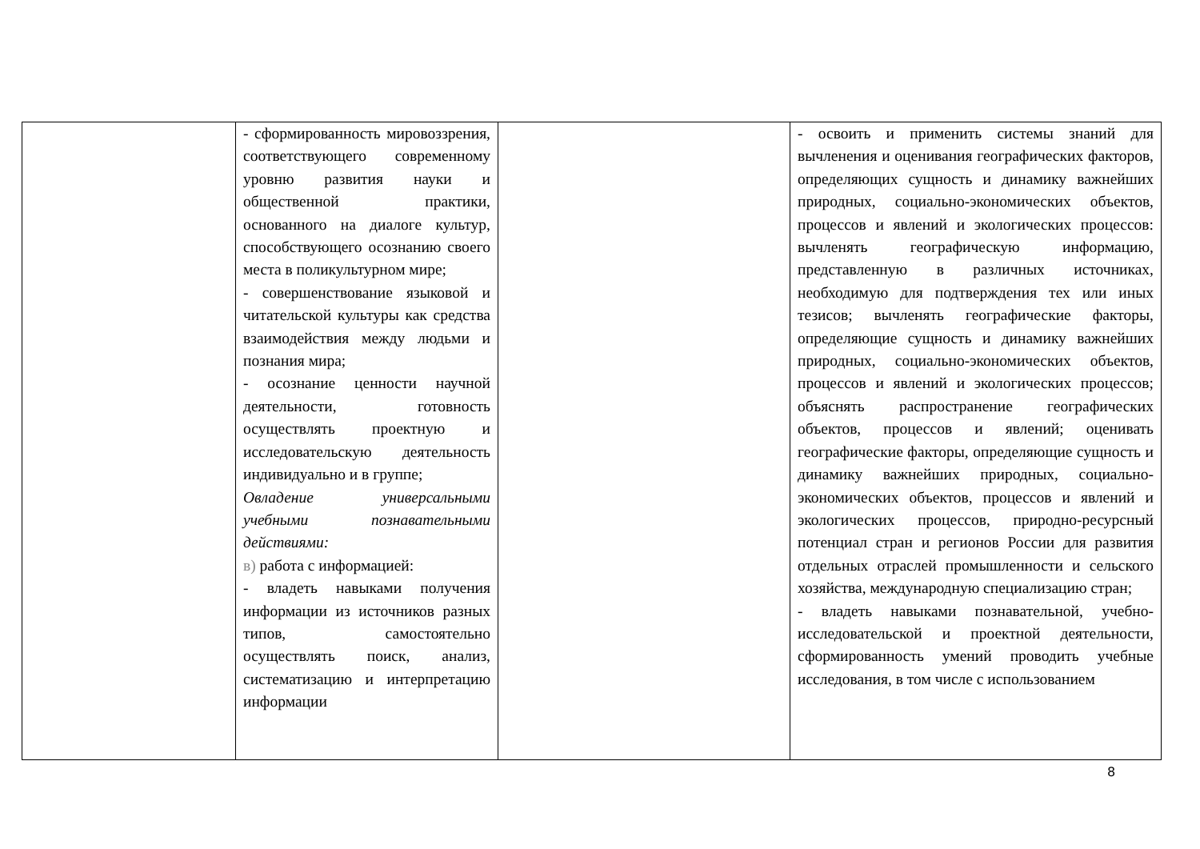| | - сформированность мировоззрения, соответствующего современному уровню развития науки и общественной практики, основанного на диалоге культур, способствующего осознанию своего места в поликультурном мире; - совершенствование языковой и читательской культуры как средства взаимодействия между людьми и познания мира; - осознание ценности научной деятельности, готовность осуществлять проектную и исследовательскую деятельность индивидуально и в группе; Овладение универсальными учебными познавательными действиями: в) работа с информацией: - владеть навыками получения информации из источников разных типов, самостоятельно осуществлять поиск, анализ, систематизацию и интерпретацию информации | | - освоить и применить системы знаний для вычленения и оценивания географических факторов, определяющих сущность и динамику важнейших природных, социально-экономических объектов, процессов и явлений и экологических процессов: вычленять географическую информацию, представленную в различных источниках, необходимую для подтверждения тех или иных тезисов; вычленять географические факторы, определяющие сущность и динамику важнейших природных, социально-экономических объектов, процессов и явлений и экологических процессов; объяснять распространение географических объектов, процессов и явлений; оценивать географические факторы, определяющие сущность и динамику важнейших природных, социально-экономических объектов, процессов и явлений и экологических процессов, природно-ресурсный потенциал стран и регионов России для развития отдельных отраслей промышленности и сельского хозяйства, международную специализацию стран; - владеть навыками познавательной, учебно-исследовательской и проектной деятельности, сформированность умений проводить учебные исследования, в том числе с использованием |
8